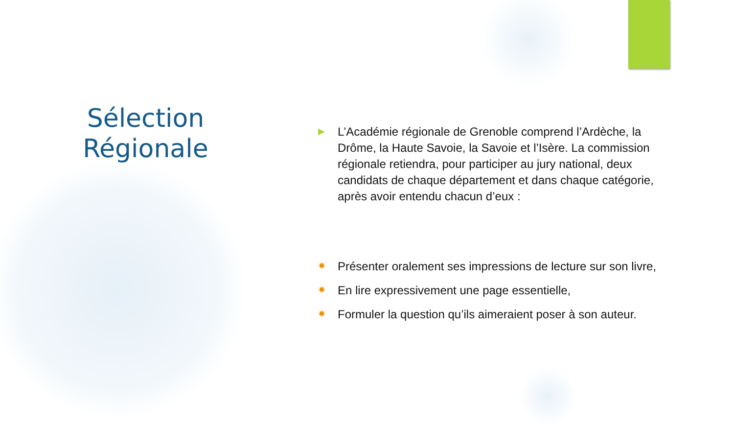Sélection
Régionale
▶ L’Académie régionale de Grenoble comprend l’Ardèche, la Drôme, la Haute Savoie, la Savoie et l’Isère. La commission régionale retiendra, pour participer au jury national, deux candidats de chaque département et dans chaque catégorie, après avoir entendu chacun d’eux :
✸ Présenter oralement ses impressions de lecture sur son livre,
✸ En lire expressivement une page essentielle,
✸ Formuler la question qu’ils aimeraient poser à son auteur.